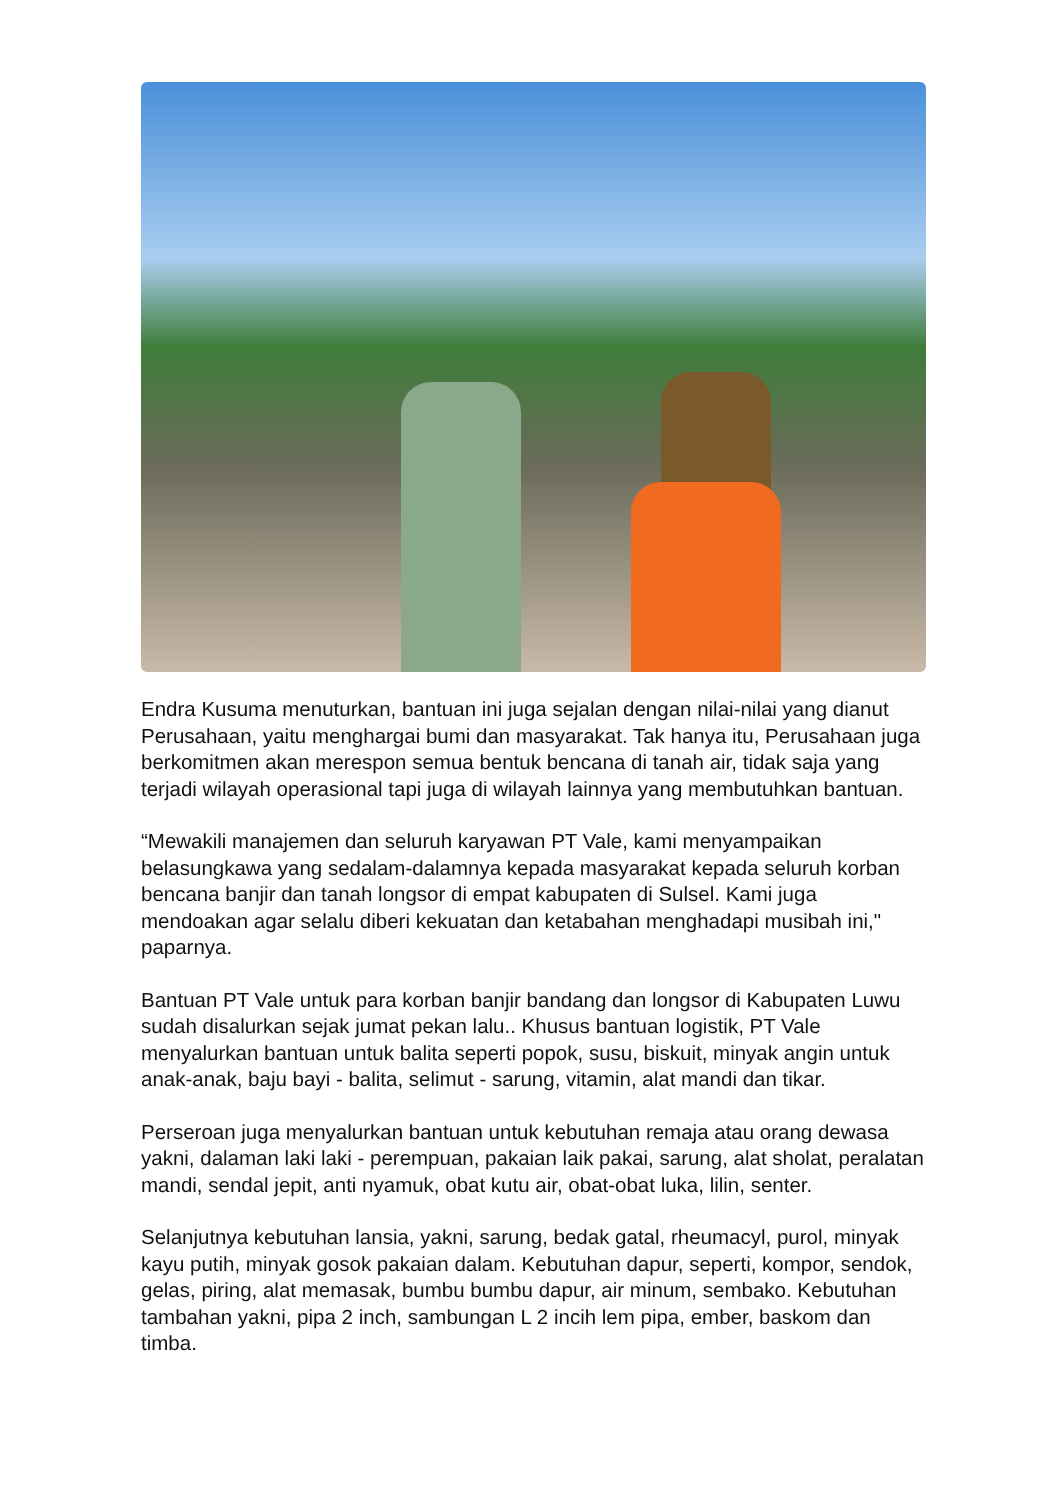Endra Kusuma menuturkan, bantuan ini juga sejalan dengan nilai-nilai yang dianut Perusahaan, yaitu menghargai bumi dan masyarakat. Tak hanya itu, Perusahaan juga berkomitmen akan merespon semua bentuk bencana di tanah air, tidak saja yang terjadi wilayah operasional tapi juga di wilayah lainnya yang membutuhkan bantuan.
“Mewakili manajemen dan seluruh karyawan PT Vale, kami menyampaikan belasungkawa yang sedalam-dalamnya kepada masyarakat kepada seluruh korban bencana banjir dan tanah longsor di empat kabupaten di Sulsel. Kami juga mendoakan agar selalu diberi kekuatan dan ketabahan menghadapi musibah ini," paparnya.
Bantuan PT Vale untuk para korban banjir bandang dan longsor di Kabupaten Luwu sudah disalurkan sejak jumat pekan lalu.. Khusus bantuan logistik, PT Vale menyalurkan bantuan untuk balita seperti popok, susu, biskuit, minyak angin untuk anak-anak, baju bayi - balita, selimut - sarung, vitamin, alat mandi dan tikar.
Perseroan juga menyalurkan bantuan untuk kebutuhan remaja atau orang dewasa yakni, dalaman laki laki - perempuan, pakaian laik pakai, sarung, alat sholat, peralatan mandi, sendal jepit, anti nyamuk, obat kutu air, obat-obat luka, lilin, senter.
Selanjutnya kebutuhan lansia, yakni, sarung, bedak gatal, rheumacyl, purol, minyak kayu putih, minyak gosok pakaian dalam. Kebutuhan dapur, seperti, kompor, sendok, gelas, piring, alat memasak, bumbu bumbu dapur, air minum, sembako. Kebutuhan tambahan yakni, pipa 2 inch, sambungan L 2 incih lem pipa, ember, baskom dan timba.